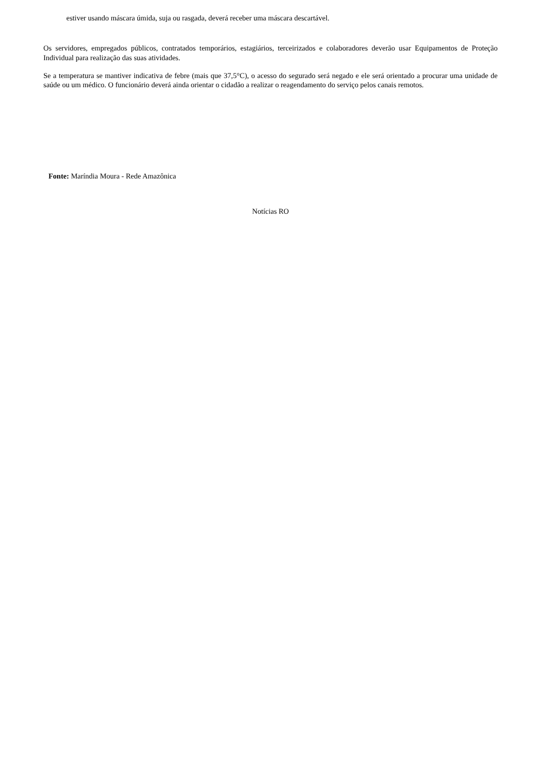estiver usando máscara úmida, suja ou rasgada, deverá receber uma máscara descartável.
Os servidores, empregados públicos, contratados temporários, estagiários, terceirizados e colaboradores deverão usar Equipamentos de Proteção Individual para realização das suas atividades.
Se a temperatura se mantiver indicativa de febre (mais que 37,5°C), o acesso do segurado será negado e ele será orientado a procurar uma unidade de saúde ou um médico. O funcionário deverá ainda orientar o cidadão a realizar o reagendamento do serviço pelos canais remotos.
Fonte: Maríndia Moura - Rede Amazônica
Notícias RO